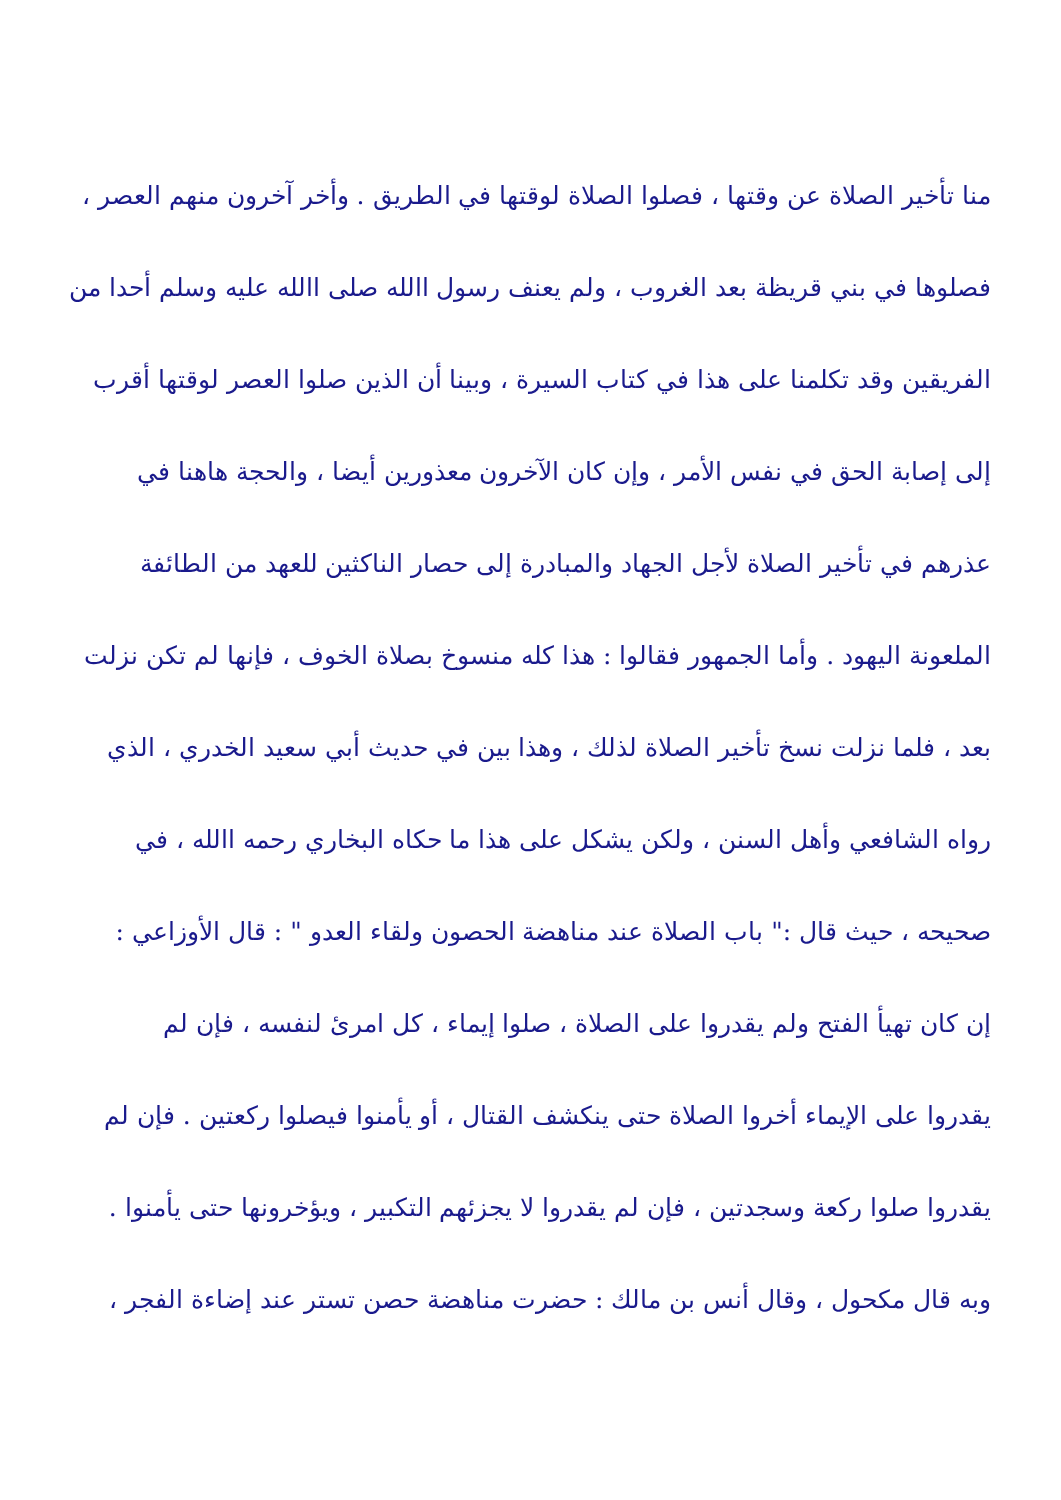منا تأخير الصلاة عن وقتها ، فصلوا الصلاة لوقتها في الطريق . وأخر آخرون منهم العصر ،
فصلوها في بني قريظة بعد الغروب ، ولم يعنف رسول االله صلى االله عليه وسلم أحدا من
الفريقين وقد تكلمنا على هذا في كتاب السيرة ، وبينا أن الذين صلوا العصر لوقتها أقرب
إلى إصابة الحق في نفس الأمر ، وإن كان الآخرون معذورين أيضا ، والحجة هاهنا في
عذرهم في تأخير الصلاة لأجل الجهاد والمبادرة إلى حصار الناكثين للعهد من الطائفة
الملعونة اليهود . وأما الجمهور فقالوا : هذا كله منسوخ بصلاة الخوف ، فإنها لم تكن نزلت
بعد ، فلما نزلت نسخ تأخير الصلاة لذلك ، وهذا بين في حديث أبي سعيد الخدري ، الذي
رواه الشافعي وأهل السنن ، ولكن يشكل على هذا ما حكاه البخاري رحمه االله ، في
صحيحه ، حيث قال :" باب الصلاة عند مناهضة الحصون ولقاء العدو " : قال الأوزاعي :
إن كان تهيأ الفتح ولم يقدروا على الصلاة ، صلوا إيماء ، كل امرئ لنفسه ، فإن لم
يقدروا على الإيماء أخروا الصلاة حتى ينكشف القتال ، أو يأمنوا فيصلوا ركعتين . فإن لم
يقدروا صلوا ركعة وسجدتين ، فإن لم يقدروا لا يجزئهم التكبير ، ويؤخرونها حتى يأمنوا .
وبه قال مكحول ، وقال أنس بن مالك : حضرت مناهضة حصن تستر عند إضاءة الفجر ،